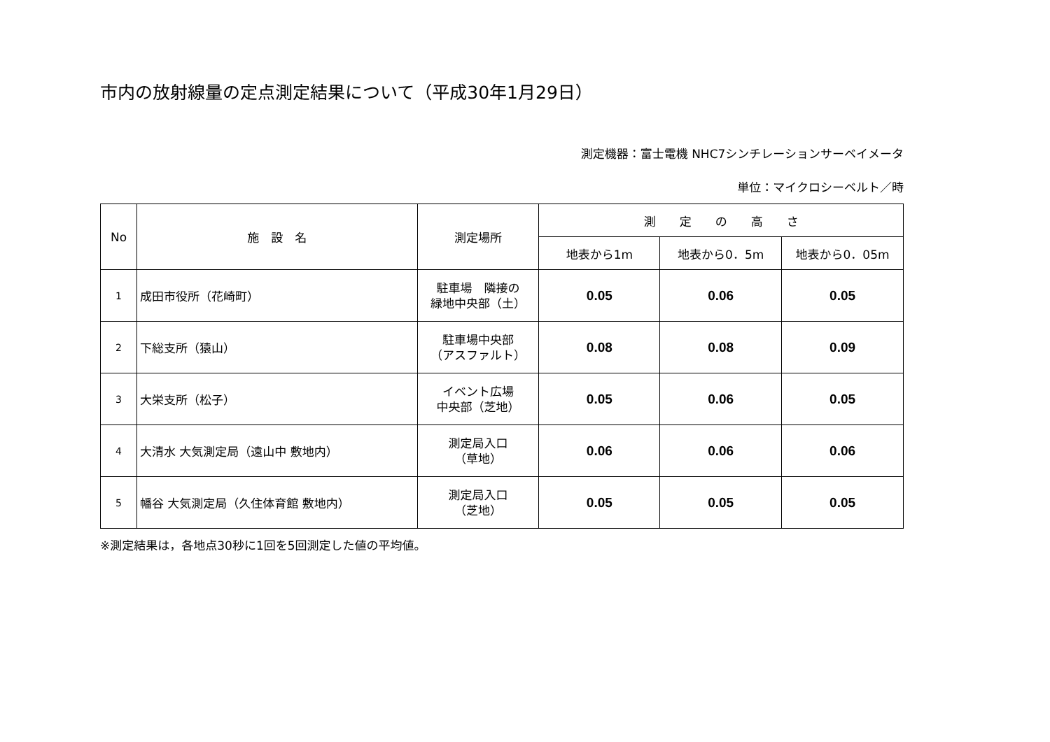市内の放射線量の定点測定結果について（平成30年1月29日）
測定機器：富士電機 NHC7シンチレーションサーベイメータ
単位：マイクロシーベルト／時
| No | 施 設 名 | 測定場所 | 測 定 の 高 さ | | |
| --- | --- | --- | --- | --- | --- |
| | | | 地表から1m | 地表から0．5m | 地表から0．05m |
| 1 | 成田市役所（花崎町） | 駐車場 隣接の 緑地中央部（土） | 0.05 | 0.06 | 0.05 |
| 2 | 下総支所（猿山） | 駐車場中央部 （アスファルト） | 0.08 | 0.08 | 0.09 |
| 3 | 大栄支所（松子） | イベント広場 中央部（芝地） | 0.05 | 0.06 | 0.05 |
| 4 | 大清水 大気測定局（遠山中 敷地内） | 測定局入口 （草地） | 0.06 | 0.06 | 0.06 |
| 5 | 幡谷 大気測定局（久住体育館 敷地内） | 測定局入口 （芝地） | 0.05 | 0.05 | 0.05 |
※測定結果は，各地点30秒に1回を5回測定した値の平均値。